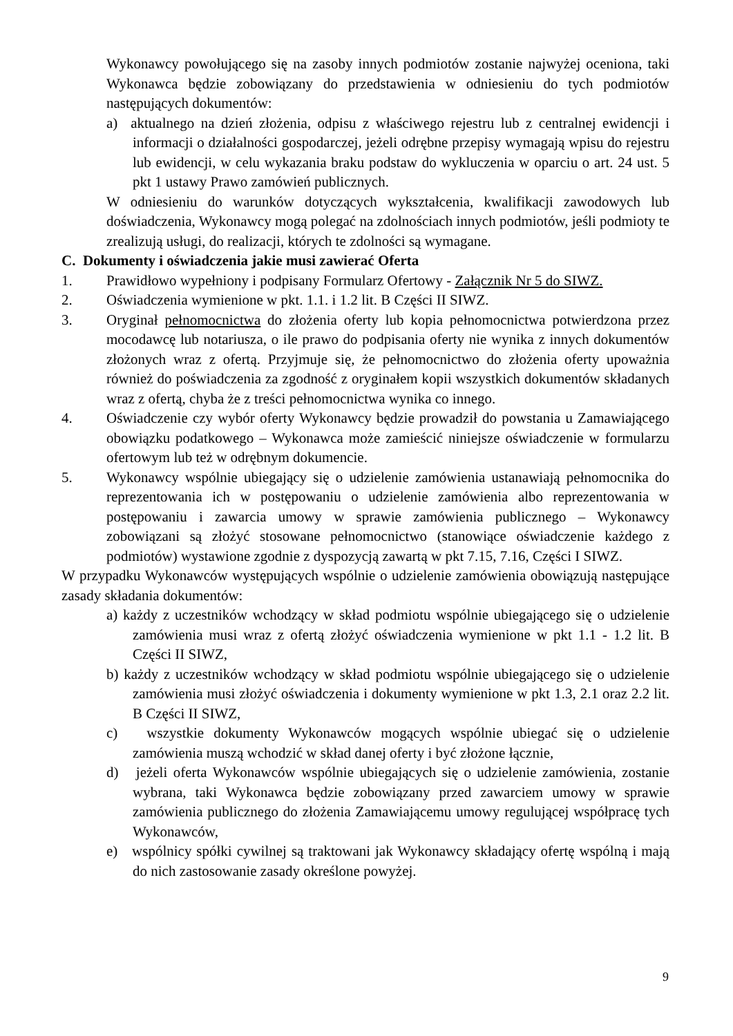Wykonawcy powołującego się na zasoby innych podmiotów zostanie najwyżej oceniona, taki Wykonawca będzie zobowiązany do przedstawienia w odniesieniu do tych podmiotów następujących dokumentów:
a) aktualnego na dzień złożenia, odpisu z właściwego rejestru lub z centralnej ewidencji i informacji o działalności gospodarczej, jeżeli odrębne przepisy wymagają wpisu do rejestru lub ewidencji, w celu wykazania braku podstaw do wykluczenia w oparciu o art. 24 ust. 5 pkt 1 ustawy Prawo zamówień publicznych.
W odniesieniu do warunków dotyczących wykształcenia, kwalifikacji zawodowych lub doświadczenia, Wykonawcy mogą polegać na zdolnościach innych podmiotów, jeśli podmioty te zrealizują usługi, do realizacji, których te zdolności są wymagane.
C. Dokumenty i oświadczenia jakie musi zawierać Oferta
1. Prawidłowo wypełniony i podpisany Formularz Ofertowy - Załącznik Nr 5 do SIWZ.
2. Oświadczenia wymienione w pkt. 1.1. i 1.2 lit. B Części II SIWZ.
3. Oryginał pełnomocnictwa do złożenia oferty lub kopia pełnomocnictwa potwierdzona przez mocodawcę lub notariusza, o ile prawo do podpisania oferty nie wynika z innych dokumentów złożonych wraz z ofertą. Przyjmuje się, że pełnomocnictwo do złożenia oferty upoważnia również do poświadczenia za zgodność z oryginałem kopii wszystkich dokumentów składanych wraz z ofertą, chyba że z treści pełnomocnictwa wynika co innego.
4. Oświadczenie czy wybór oferty Wykonawcy będzie prowadził do powstania u Zamawiającego obowiązku podatkowego – Wykonawca może zamieścić niniejsze oświadczenie w formularzu ofertowym lub też w odrębnym dokumencie.
5. Wykonawcy wspólnie ubiegający się o udzielenie zamówienia ustanawiają pełnomocnika do reprezentowania ich w postępowaniu o udzielenie zamówienia albo reprezentowania w postępowaniu i zawarcia umowy w sprawie zamówienia publicznego – Wykonawcy zobowiązani są złożyć stosowane pełnomocnictwo (stanowiące oświadczenie każdego z podmiotów) wystawione zgodnie z dyspozycją zawartą w pkt 7.15, 7.16, Części I SIWZ.
W przypadku Wykonawców występujących wspólnie o udzielenie zamówienia obowiązują następujące zasady składania dokumentów:
a) każdy z uczestników wchodzący w skład podmiotu wspólnie ubiegającego się o udzielenie zamówienia musi wraz z ofertą złożyć oświadczenia wymienione w pkt 1.1 - 1.2 lit. B Części II SIWZ,
b) każdy z uczestników wchodzący w skład podmiotu wspólnie ubiegającego się o udzielenie zamówienia musi złożyć oświadczenia i dokumenty wymienione w pkt 1.3, 2.1 oraz 2.2 lit. B Części II SIWZ,
c) wszystkie dokumenty Wykonawców mogących wspólnie ubiegać się o udzielenie zamówienia muszą wchodzić w skład danej oferty i być złożone łącznie,
d) jeżeli oferta Wykonawców wspólnie ubiegających się o udzielenie zamówienia, zostanie wybrana, taki Wykonawca będzie zobowiązany przed zawarciem umowy w sprawie zamówienia publicznego do złożenia Zamawiającemu umowy regulującej współpracę tych Wykonawców,
e) wspólnicy spółki cywilnej są traktowani jak Wykonawcy składający ofertę wspólną i mają do nich zastosowanie zasady określone powyżej.
9